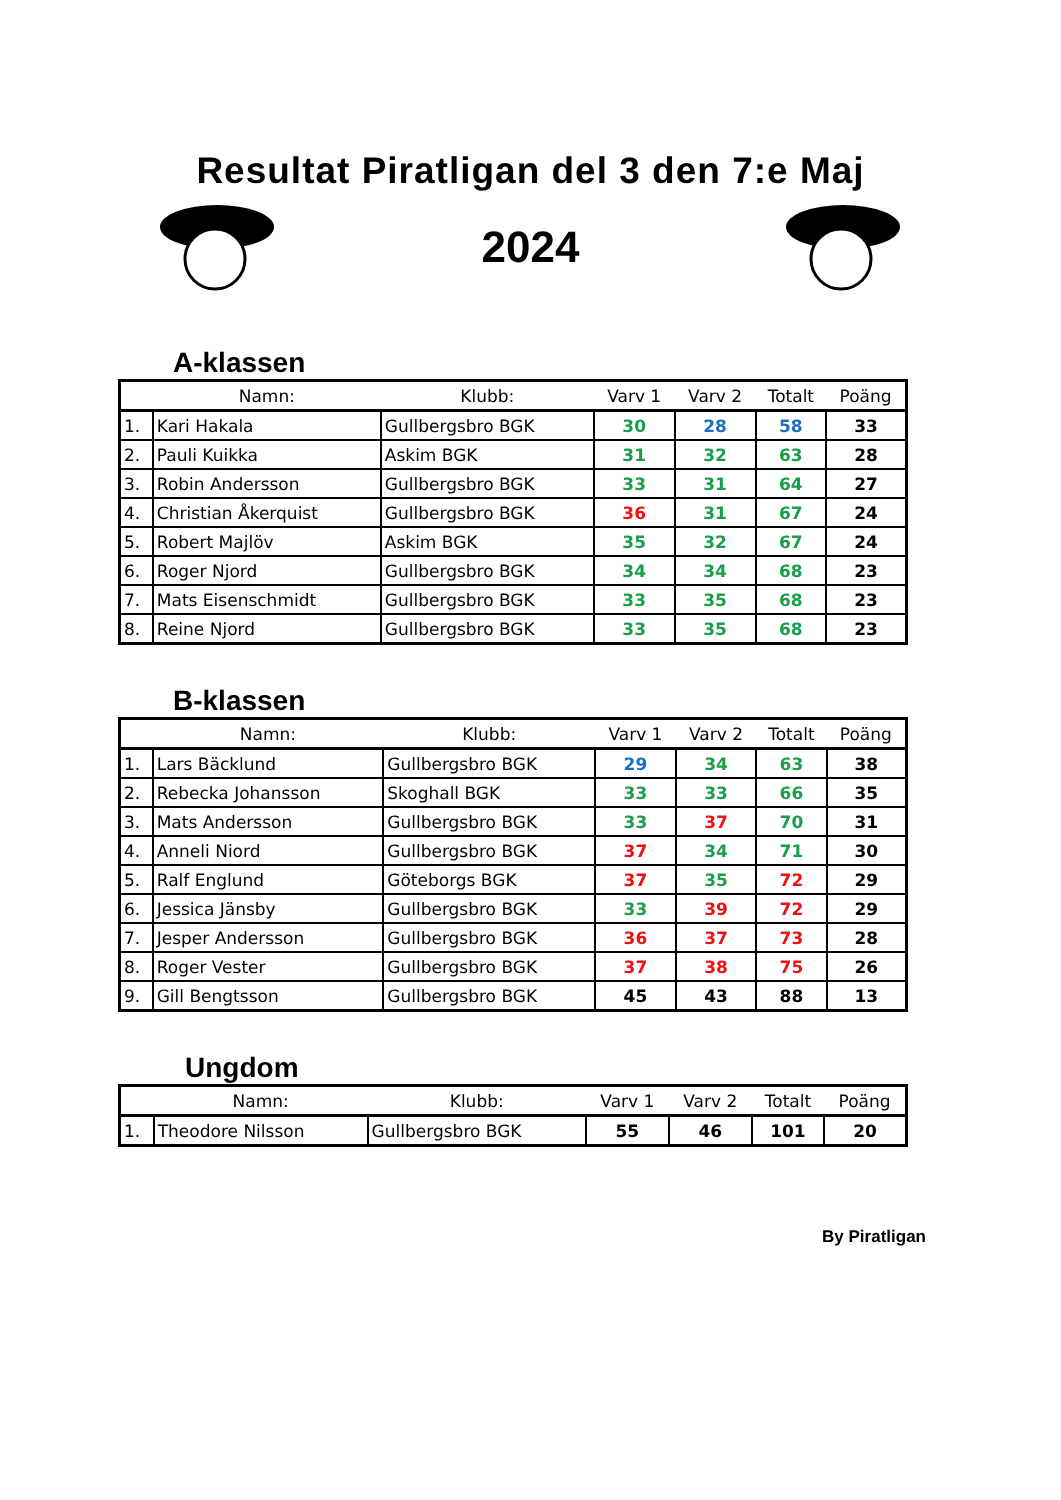Resultat Piratligan del 3 den 7:e Maj
2024
A-klassen
| | Namn: | Klubb: | Varv 1 | Varv 2 | Totalt | Poäng |
| --- | --- | --- | --- | --- | --- | --- |
| 1. | Kari Hakala | Gullbergsbro BGK | 30 | 28 | 58 | 33 |
| 2. | Pauli Kuikka | Askim BGK | 31 | 32 | 63 | 28 |
| 3. | Robin Andersson | Gullbergsbro BGK | 33 | 31 | 64 | 27 |
| 4. | Christian Åkerquist | Gullbergsbro BGK | 36 | 31 | 67 | 24 |
| 5. | Robert Majlöv | Askim BGK | 35 | 32 | 67 | 24 |
| 6. | Roger Njord | Gullbergsbro BGK | 34 | 34 | 68 | 23 |
| 7. | Mats Eisenschmidt | Gullbergsbro BGK | 33 | 35 | 68 | 23 |
| 8. | Reine Njord | Gullbergsbro BGK | 33 | 35 | 68 | 23 |
B-klassen
| | Namn: | Klubb: | Varv 1 | Varv 2 | Totalt | Poäng |
| --- | --- | --- | --- | --- | --- | --- |
| 1. | Lars Bäcklund | Gullbergsbro BGK | 29 | 34 | 63 | 38 |
| 2. | Rebecka Johansson | Skoghall BGK | 33 | 33 | 66 | 35 |
| 3. | Mats Andersson | Gullbergsbro BGK | 33 | 37 | 70 | 31 |
| 4. | Anneli Niord | Gullbergsbro BGK | 37 | 34 | 71 | 30 |
| 5. | Ralf Englund | Göteborgs BGK | 37 | 35 | 72 | 29 |
| 6. | Jessica Jänsby | Gullbergsbro BGK | 33 | 39 | 72 | 29 |
| 7. | Jesper Andersson | Gullbergsbro BGK | 36 | 37 | 73 | 28 |
| 8. | Roger Vester | Gullbergsbro BGK | 37 | 38 | 75 | 26 |
| 9. | Gill Bengtsson | Gullbergsbro BGK | 45 | 43 | 88 | 13 |
Ungdom
| | Namn: | Klubb: | Varv 1 | Varv 2 | Totalt | Poäng |
| --- | --- | --- | --- | --- | --- | --- |
| 1. | Theodore Nilsson | Gullbergsbro BGK | 55 | 46 | 101 | 20 |
By Piratligan